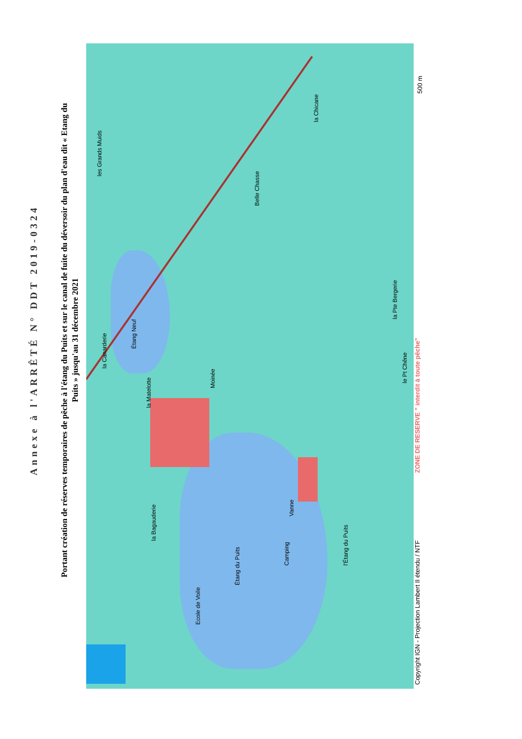Annexe à l'ARRÊTÉ N° DDT 2019-0324
Portant création de réserves temporaires de pêche à l'étang du Puits et sur le canal de fuite du déversoir du plan d'eau dit « Etang du
Puits » jusqu'au 31 décembre 2021
les Grands Muids
Étang Neuf
Étang du Puits
Belle Chasse
la Chicane
la Canarderie
la Matelotte
Moinée
Camping
Vanne
l'Étang du Puits
la Bagauderie
Ecole de Voile
la Pte Bergerie
le Pt Chêne
Copyright IGN - Projection Lambert II étendu / NTF
ZONE DE RESERVE " interdit à toute pêche"
500 m